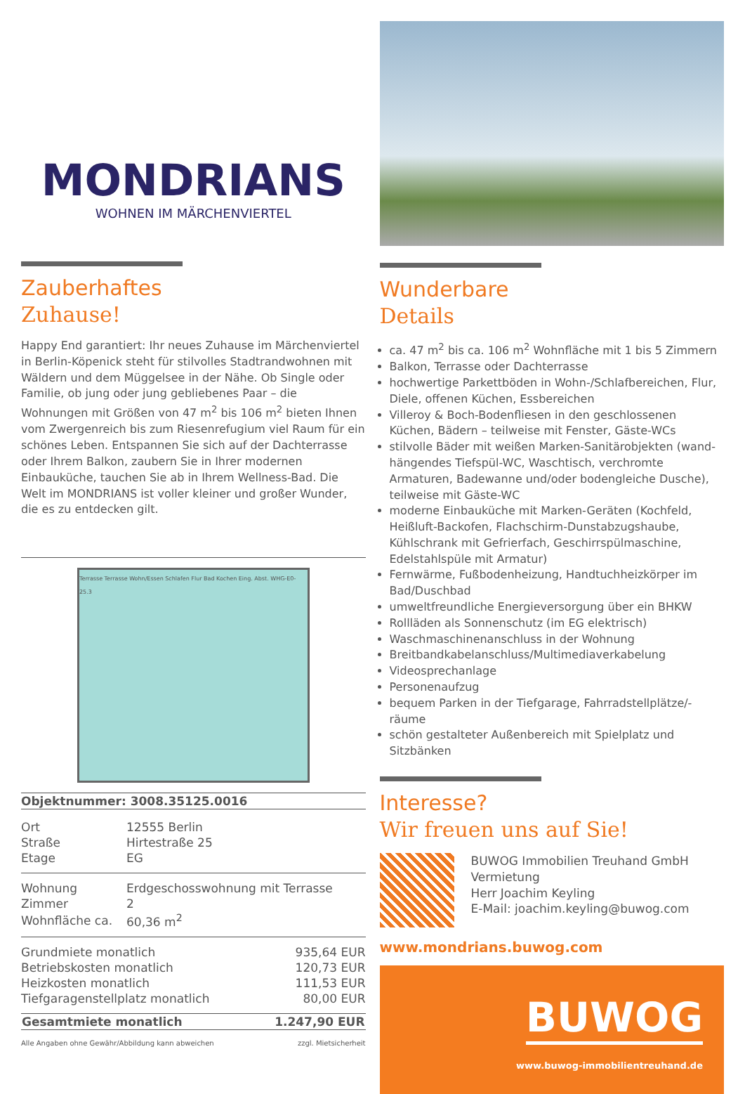MONDRIANS
WOHNEN IM MÄRCHENVIERTEL
Zauberhaftes
Zuhause!
Happy End garantiert: Ihr neues Zuhause im Märchenviertel in Berlin-Köpenick steht für stilvolles Stadtrandwohnen mit Wäldern und dem Müggelsee in der Nähe. Ob Single oder Familie, ob jung oder jung gebliebenes Paar – die Wohnungen mit Größen von 47 m<sup>2</sup> bis 106 m<sup>2</sup> bieten Ihnen vom Zwergenreich bis zum Riesenrefugium viel Raum für ein schönes Leben. Entspannen Sie sich auf der Dachterrasse oder Ihrem Balkon, zaubern Sie in Ihrer modernen Einbauküche, tauchen Sie ab in Ihrem Wellness-Bad. Die Welt im MONDRIANS ist voller kleiner und großer Wunder, die es zu entdecken gilt.
Terrasse Terrasse Wohn/Essen Schlafen Flur Bad Kochen Eing. Abst. WHG-E0-25.3
| Objektnummer: 3008.35125.0016 |
| Ort | 12555 Berlin |
| Straße | Hirtestraße 25 |
| Etage | EG |
| Wohnung | Erdgeschosswohnung mit Terrasse |
| Zimmer | 2 |
| Wohnfläche ca. | 60,36 m<sup>2</sup> |
| Grundmiete monatlich | 935,64 EUR |
| Betriebskosten monatlich | 120,73 EUR |
| Heizkosten monatlich | 111,53 EUR |
| Tiefgaragenstellplatz monatlich | 80,00 EUR |
| Gesamtmiete monatlich | 1.247,90 EUR |
| --- | --- |
| Alle Angaben ohne Gewähr/Abbildung kann abweichen | zzgl. Mietsicherheit |
Wunderbare
Details
ca. 47 m<sup>2</sup> bis ca. 106 m<sup>2</sup> Wohnfläche mit 1 bis 5 Zimmern
Balkon, Terrasse oder Dachterrasse
hochwertige Parkettböden in Wohn-/Schlafbereichen, Flur, Diele, offenen Küchen, Essbereichen
Villeroy & Boch-Bodenfliesen in den geschlossenen Küchen, Bädern – teilweise mit Fenster, Gäste-WCs
stilvolle Bäder mit weißen Marken-Sanitärobjekten (wand-hängendes Tiefspül-WC, Waschtisch, verchromte Armaturen, Badewanne und/oder bodengleiche Dusche), teilweise mit Gäste-WC
moderne Einbauküche mit Marken-Geräten (Kochfeld, Heißluft-Backofen, Flachschirm-Dunstabzugshaube, Kühlschrank mit Gefrierfach, Geschirrspülmaschine, Edelstahlspüle mit Armatur)
Fernwärme, Fußbodenheizung, Handtuchheizkörper im Bad/Duschbad
umweltfreundliche Energieversorgung über ein BHKW
Rollläden als Sonnenschutz (im EG elektrisch)
Waschmaschinenanschluss in der Wohnung
Breitbandkabelanschluss/Multimediaverkabelung
Videosprechanlage
Personenaufzug
bequem Parken in der Tiefgarage, Fahrradstellplätze/-räume
schön gestalteter Außenbereich mit Spielplatz und Sitzbänken
Interesse?
Wir freuen uns auf Sie!
BUWOG Immobilien Treuhand GmbH
Vermietung
Herr Joachim Keyling
E-Mail: joachim.keyling@buwog.com
www.mondrians.buwog.com
BUWOG
www.buwog-immobilientreuhand.de